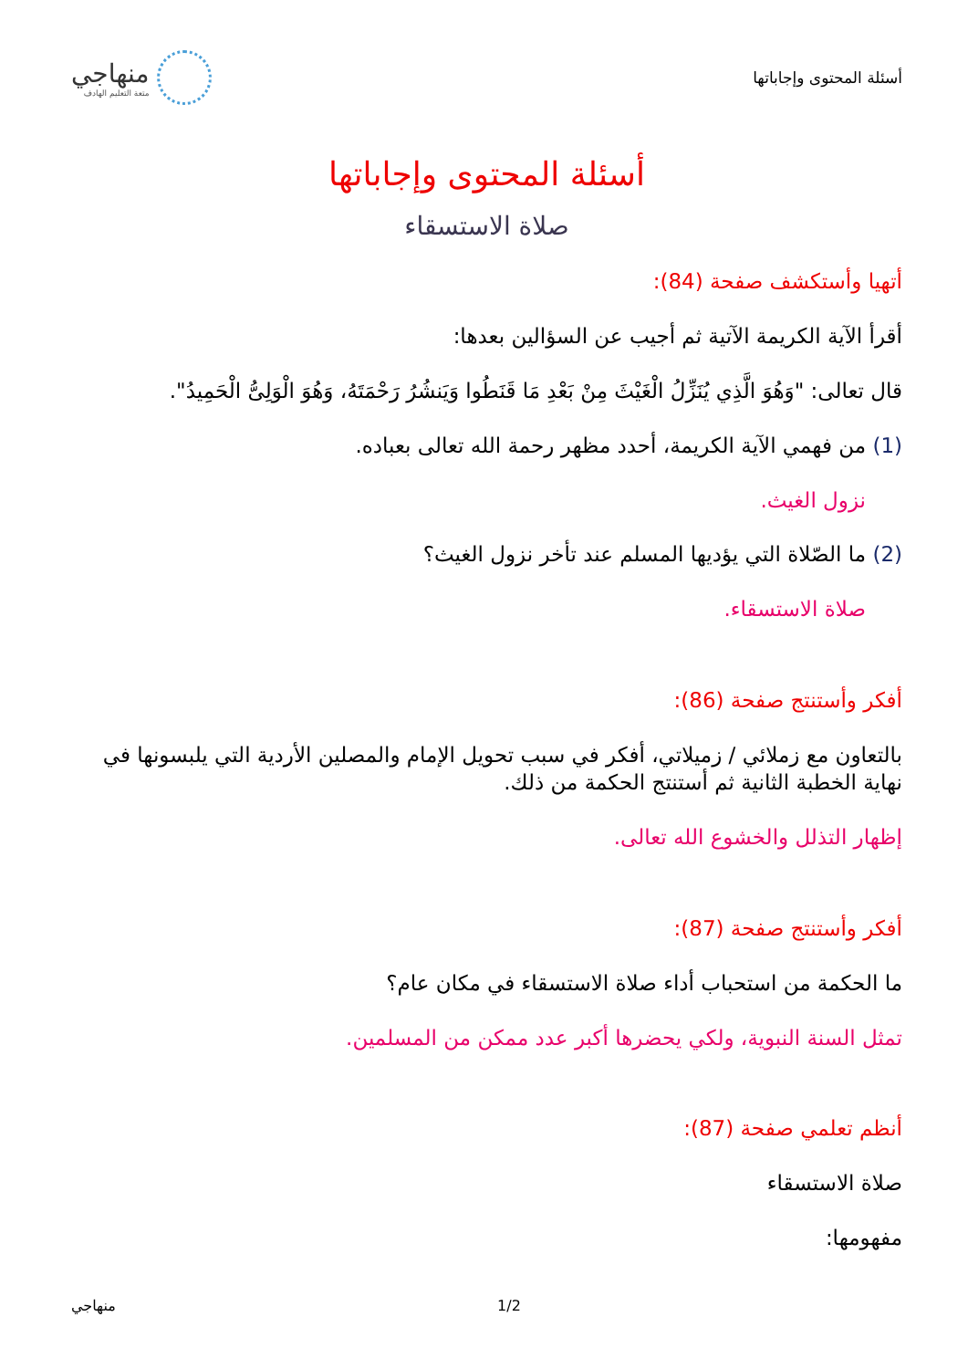أسئلة المحتوى وإجاباتها
منهاجي
متعة التعليم الهادف
أسئلة المحتوى وإجاباتها
صلاة الاستسقاء
أتهيا وأستكشف صفحة (84):
أقرأ الآية الكريمة الآتية ثم أجيب عن السؤالين بعدها:
قال تعالى: "وَهُوَ الَّذِي يُنَزِّلُ الْغَيْثَ مِنْ بَعْدِ مَا قَنَطُوا وَيَنشُرُ رَحْمَتَهُ، وَهُوَ الْوَلِىُّ الْحَمِيدُ".
(1) من فهمي الآية الكريمة، أحدد مظهر رحمة الله تعالى بعباده.
نزول الغيث.
(2) ما الصّلاة التي يؤديها المسلم عند تأخر نزول الغيث؟
صلاة الاستسقاء.
أفكر وأستنتج صفحة (86):
بالتعاون مع زملائي / زميلاتي، أفكر في سبب تحويل الإمام والمصلين الأردية التي يلبسونها في نهاية الخطبة الثانية ثم أستنتج الحكمة من ذلك.
إظهار التذلل والخشوع الله تعالى.
أفكر وأستنتج صفحة (87):
ما الحكمة من استحباب أداء صلاة الاستسقاء في مكان عام؟
تمثل السنة النبوية، ولكي يحضرها أكبر عدد ممكن من المسلمين.
أنظم تعلمي صفحة (87):
صلاة الاستسقاء
مفهومها:
منهاجي 1/2